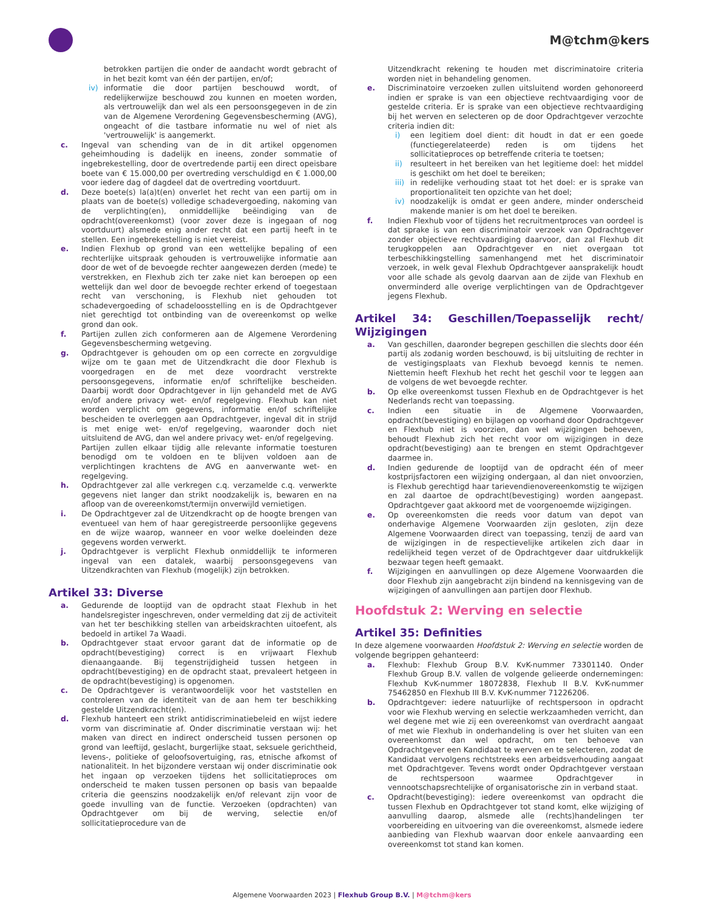M@tchm@kers
betrokken partijen die onder de aandacht wordt gebracht of in het bezit komt van één der partijen, en/of;
iv) informatie die door partijen beschouwd wordt, of redelijkerwijze beschouwd zou kunnen en moeten worden, als vertrouwelijk dan wel als een persoonsgegeven in de zin van de Algemene Verordening Gegevensbescherming (AVG), ongeacht of die tastbare informatie nu wel of niet als 'vertrouwelijk' is aangemerkt.
c. Ingeval van schending van de in dit artikel opgenomen geheimhouding is dadelijk en ineens, zonder sommatie of ingebrekestelling, door de overtredende partij een direct opeisbare boete van € 15.000,00 per overtreding verschuldigd en € 1.000,00 voor iedere dag of dagdeel dat de overtreding voortduurt.
d. Deze boete(s) la(a)t(en) onverlet het recht van een partij om in plaats van de boete(s) volledige schadevergoeding, nakoming van de verplichting(en), onmiddellijke beëindiging van de opdracht(overeenkomst) (voor zover deze is ingegaan of nog voortduurt) alsmede enig ander recht dat een partij heeft in te stellen. Een ingebrekestelling is niet vereist.
e. Indien Flexhub op grond van een wettelijke bepaling of een rechterlijke uitspraak gehouden is vertrouwelijke informatie aan door de wet of de bevoegde rechter aangewezen derden (mede) te verstrekken, en Flexhub zich ter zake niet kan beroepen op een wettelijk dan wel door de bevoegde rechter erkend of toegestaan recht van verschoning, is Flexhub niet gehouden tot schadevergoeding of schadeloosstelling en is de Opdrachtgever niet gerechtigd tot ontbinding van de overeenkomst op welke grond dan ook.
f. Partijen zullen zich conformeren aan de Algemene Verordening Gegevensbescherming wetgeving.
g. Opdrachtgever is gehouden om op een correcte en zorgvuldige wijze om te gaan met de Uitzendkracht die door Flexhub is voorgedragen en de met deze voordracht verstrekte persoonsgegevens, informatie en/of schriftelijke bescheiden. Daarbij wordt door Opdrachtgever in lijn gehandeld met de AVG en/of andere privacy wet- en/of regelgeving. Flexhub kan niet worden verplicht om gegevens, informatie en/of schriftelijke bescheiden te overleggen aan Opdrachtgever, ingeval dit in strijd is met enige wet- en/of regelgeving, waaronder doch niet uitsluitend de AVG, dan wel andere privacy wet- en/of regelgeving.
Partijen zullen elkaar tijdig alle relevante informatie toesturen benodigd om te voldoen en te blijven voldoen aan de verplichtingen krachtens de AVG en aanverwante wet- en regelgeving.
h. Opdrachtgever zal alle verkregen c.q. verzamelde c.q. verwerkte gegevens niet langer dan strikt noodzakelijk is, bewaren en na afloop van de overeenkomst/termijn onverwijld vernietigen.
i. De Opdrachtgever zal de Uitzendkracht op de hoogte brengen van eventueel van hem of haar geregistreerde persoonlijke gegevens en de wijze waarop, wanneer en voor welke doeleinden deze gegevens worden verwerkt.
j. Opdrachtgever is verplicht Flexhub onmiddellijk te informeren ingeval van een datalek, waarbij persoonsgegevens van Uitzendkrachten van Flexhub (mogelijk) zijn betrokken.
Artikel 33: Diverse
a. Gedurende de looptijd van de opdracht staat Flexhub in het handelsregister ingeschreven, onder vermelding dat zij de activiteit van het ter beschikking stellen van arbeidskrachten uitoefent, als bedoeld in artikel 7a Waadi.
b. Opdrachtgever staat ervoor garant dat de informatie op de opdracht(bevestiging) correct is en vrijwaart Flexhub dienaangaande. Bij tegenstrijdigheid tussen hetgeen in opdracht(bevestiging) en de opdracht staat, prevaleert hetgeen in de opdracht(bevestiging) is opgenomen.
c. De Opdrachtgever is verantwoordelijk voor het vaststellen en controleren van de identiteit van de aan hem ter beschikking gestelde Uitzendkracht(en).
d. Flexhub hanteert een strikt antidiscriminatiebeleid en wijst iedere vorm van discriminatie af. Onder discriminatie verstaan wij: het maken van direct en indirect onderscheid tussen personen op grond van leeftijd, geslacht, burgerlijke staat, seksuele gerichtheid, levens-, politieke of geloofsovertuiging, ras, etnische afkomst of nationaliteit. In het bijzondere verstaan wij onder discriminatie ook het ingaan op verzoeken tijdens het sollicitatieproces om onderscheid te maken tussen personen op basis van bepaalde criteria die geenszins noodzakelijk en/of relevant zijn voor de goede invulling van de functie. Verzoeken (opdrachten) van Opdrachtgever om bij de werving, selectie en/of sollicitatieprocedure van de
Uitzendkracht rekening te houden met discriminatoire criteria worden niet in behandeling genomen.
e. Discriminatoire verzoeken zullen uitsluitend worden gehonoreerd indien er sprake is van een objectieve rechtvaardiging voor de gestelde criteria. Er is sprake van een objectieve rechtvaardiging bij het werven en selecteren op de door Opdrachtgever verzochte criteria indien dit:
i) een legitiem doel dient: dit houdt in dat er een goede (functiegerelateerde) reden is om tijdens het sollicitatieproces op betreffende criteria te toetsen;
ii) resulteert in het bereiken van het legitieme doel: het middel is geschikt om het doel te bereiken;
iii) in redelijke verhouding staat tot het doel: er is sprake van proportionaliteit ten opzichte van het doel;
iv) noodzakelijk is omdat er geen andere, minder onderscheid makende manier is om het doel te bereiken.
f. Indien Flexhub voor of tijdens het recruitmentproces van oordeel is dat sprake is van een discriminatoir verzoek van Opdrachtgever zonder objectieve rechtvaardiging daarvoor, dan zal Flexhub dit terugkoppelen aan Opdrachtgever en niet overgaan tot terbeschikkingstelling samenhangend met het discriminatoir verzoek, in welk geval Flexhub Opdrachtgever aansprakelijk houdt voor alle schade als gevolg daarvan aan de zijde van Flexhub en onverminderd alle overige verplichtingen van de Opdrachtgever jegens Flexhub.
Artikel 34: Geschillen/Toepasselijk recht/ Wijzigingen
a. Van geschillen, daaronder begrepen geschillen die slechts door één partij als zodanig worden beschouwd, is bij uitsluiting de rechter in de vestigingsplaats van Flexhub bevoegd kennis te nemen. Niettemin heeft Flexhub het recht het geschil voor te leggen aan de volgens de wet bevoegde rechter.
b. Op elke overeenkomst tussen Flexhub en de Opdrachtgever is het Nederlands recht van toepassing.
c. Indien een situatie in de Algemene Voorwaarden, opdracht(bevestiging) en bijlagen op voorhand door Opdrachtgever en Flexhub niet is voorzien, dan wel wijzigingen behoeven, behoudt Flexhub zich het recht voor om wijzigingen in deze opdracht(bevestiging) aan te brengen en stemt Opdrachtgever daarmee in.
d. Indien gedurende de looptijd van de opdracht één of meer kostprijsfactoren een wijziging ondergaan, al dan niet onvoorzien, is Flexhub gerechtigd haar tarievendienovereenkomstig te wijzigen en zal daartoe de opdracht(bevestiging) worden aangepast. Opdrachtgever gaat akkoord met de voorgenoemde wijzigingen.
e. Op overeenkomsten die reeds voor datum van depot van onderhavige Algemene Voorwaarden zijn gesloten, zijn deze Algemene Voorwaarden direct van toepassing, tenzij de aard van de wijzigingen in de respectievelijke artikelen zich daar in redelijkheid tegen verzet of de Opdrachtgever daar uitdrukkelijk bezwaar tegen heeft gemaakt.
f. Wijzigingen en aanvullingen op deze Algemene Voorwaarden die door Flexhub zijn aangebracht zijn bindend na kennisgeving van de wijzigingen of aanvullingen aan partijen door Flexhub.
Hoofdstuk 2: Werving en selectie
Artikel 35: Definities
In deze algemene voorwaarden Hoofdstuk 2: Werving en selectie worden de volgende begrippen gehanteerd:
a. Flexhub: Flexhub Group B.V. KvK-nummer 73301140. Onder Flexhub Group B.V. vallen de volgende gelieerde ondernemingen: Flexhub KvK-nummer 18072838, Flexhub II B.V. KvK-nummer 75462850 en Flexhub III B.V. KvK-nummer 71226206.
b. Opdrachtgever: iedere natuurlijke of rechtspersoon in opdracht voor wie Flexhub werving en selectie werkzaamheden verricht, dan wel degene met wie zij een overeenkomst van overdracht aangaat of met wie Flexhub in onderhandeling is over het sluiten van een overeenkomst dan wel opdracht, om ten behoeve van Opdrachtgever een Kandidaat te werven en te selecteren, zodat de Kandidaat vervolgens rechtstreeks een arbeidsverhouding aangaat met Opdrachtgever. Tevens wordt onder Opdrachtgever verstaan de rechtspersoon waarmee Opdrachtgever in vennootschapsrechtelijke of organisatorische zin in verband staat.
c. Opdracht(bevestiging): iedere overeenkomst van opdracht die tussen Flexhub en Opdrachtgever tot stand komt, elke wijziging of aanvulling daarop, alsmede alle (rechts)handelingen ter voorbereiding en uitvoering van die overeenkomst, alsmede iedere aanbieding van Flexhub waarvan door enkele aanvaarding een overeenkomst tot stand kan komen.
Algemene Voorwaarden 2023 | Flexhub Group B.V. | M@tchm@kers